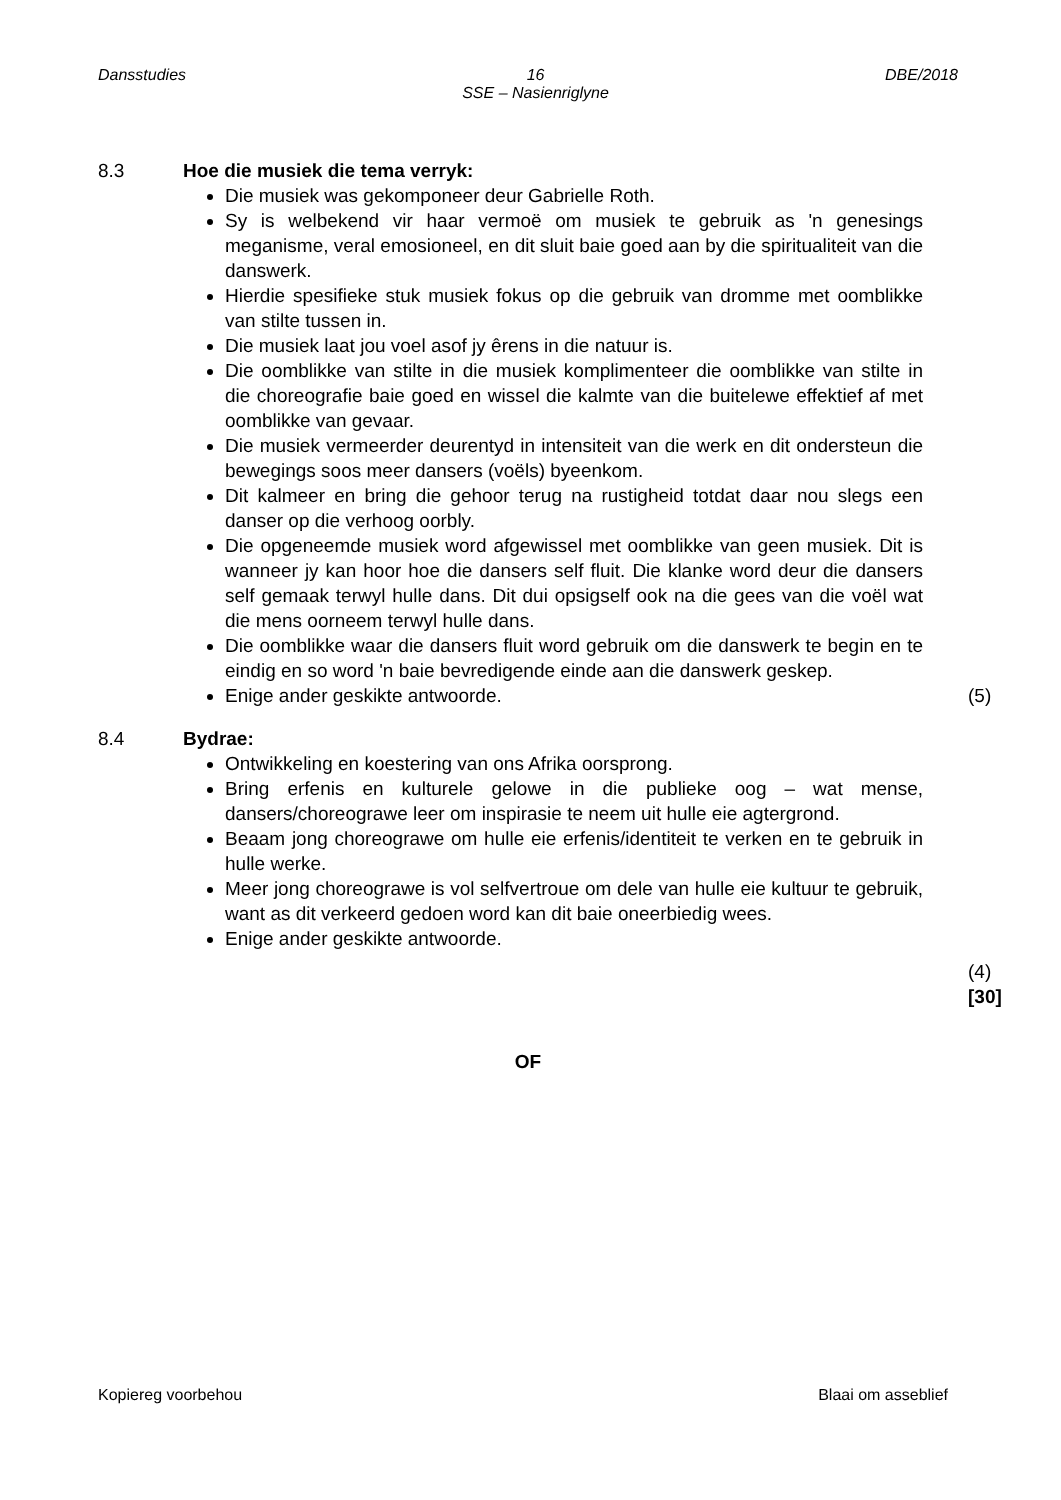Dansstudies 16
SSE – Nasienriglyne DBE/2018
8.3 Hoe die musiek die tema verryk:
Die musiek was gekomponeer deur Gabrielle Roth.
Sy is welbekend vir haar vermoë om musiek te gebruik as 'n genesings meganisme, veral emosioneel, en dit sluit baie goed aan by die spiritualiteit van die danswerk.
Hierdie spesifieke stuk musiek fokus op die gebruik van dromme met oomblikke van stilte tussen in.
Die musiek laat jou voel asof jy êrens in die natuur is.
Die oomblikke van stilte in die musiek komplimenteer die oomblikke van stilte in die choreografie baie goed en wissel die kalmte van die buitelewe effektief af met oomblikke van gevaar.
Die musiek vermeerder deurentyd in intensiteit van die werk en dit ondersteun die bewegings soos meer dansers (voëls) byeenkom.
Dit kalmeer en bring die gehoor terug na rustigheid totdat daar nou slegs een danser op die verhoog oorbly.
Die opgeneemde musiek word afgewissel met oomblikke van geen musiek. Dit is wanneer jy kan hoor hoe die dansers self fluit. Die klanke word deur die dansers self gemaak terwyl hulle dans. Dit dui opsigself ook na die gees van die voël wat die mens oorneem terwyl hulle dans.
Die oomblikke waar die dansers fluit word gebruik om die danswerk te begin en te eindig en so word 'n baie bevredigende einde aan die danswerk geskep.
Enige ander geskikte antwoorde.
(5)
8.4 Bydrae:
Ontwikkeling en koestering van ons Afrika oorsprong.
Bring erfenis en kulturele gelowe in die publieke oog – wat mense, dansers/choreograwe leer om inspirasie te neem uit hulle eie agtergrond.
Beaam jong choreograwe om hulle eie erfenis/identiteit te verken en te gebruik in hulle werke.
Meer jong choreograwe is vol selfvertroue om dele van hulle eie kultuur te gebruik, want as dit verkeerd gedoen word kan dit baie oneerbiedig wees.
Enige ander geskikte antwoorde.
(4)
[30]
OF
Kopiereg voorbehou Blaai om asseblief